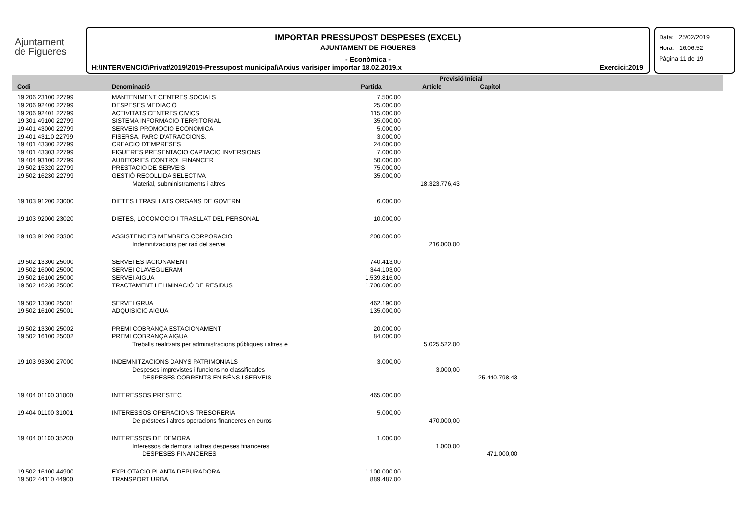Ajuntament
de Figueres
IMPORTAR PRESSUPOST DESPESES (EXCEL)
AJUNTAMENT DE FIGUERES
- Econòmica -
H:\INTERVENCIO\Privat\2019\2019-Pressupost municipal\Arxius varis\per importar 18.02.2019.x Exercici:2019
Data: 25/02/2019
Hora: 16:06:52
Pàgina 11 de 19
| | | | Previsió Inicial | | | |
| --- | --- | --- | --- | --- | --- | --- |
| Codi | Denominació | Partida | Article | Capítol | | |
| 19 206 23100 22799 | MANTENIMENT CENTRES SOCIALS | 7.500,00 | | |
| 19 206 92400 22799 | DESPESES MEDIACIÓ | 25.000,00 | | |
| 19 206 92401 22799 | ACTIVITATS CENTRES CIVICS | 115.000,00 | | |
| 19 301 49100 22799 | SISTEMA INFORMACIÓ TERRITORIAL | 35.000,00 | | |
| 19 401 43000 22799 | SERVEIS PROMOCIO ECONOMICA | 5.000,00 | | |
| 19 401 43110 22799 | FISERSA. PARC D'ATRACCIONS. | 3.000,00 | | |
| 19 401 43300 22799 | CREACIO D'EMPRESES | 24.000,00 | | |
| 19 401 43303 22799 | FIGUERES PRESENTACIO CAPTACIO INVERSIONS | 7.000,00 | | |
| 19 404 93100 22799 | AUDITORIES CONTROL FINANCER | 50.000,00 | | |
| 19 502 15320 22799 | PRESTACIO DE SERVEIS | 75.000,00 | | |
| 19 502 16230 22799 | GESTIÓ RECOLLIDA SELECTIVA | 35.000,00 | | |
| | Material, subministraments i altres | | 18.323.776,43 | |
| 19 103 91200 23000 | DIETES I TRASLLATS ORGANS DE GOVERN | 6.000,00 | | |
| 19 103 92000 23020 | DIETES, LOCOMOCIO I TRASLLAT DEL PERSONAL | 10.000,00 | | |
| 19 103 91200 23300 | ASSISTENCIES MEMBRES CORPORACIO | 200.000,00 | | |
| | Indemnitzacions per raó del servei | | 216.000,00 | |
| 19 502 13300 25000 | SERVEI ESTACIONAMENT | 740.413,00 | | |
| 19 502 16000 25000 | SERVEI CLAVEGUERAM | 344.103,00 | | |
| 19 502 16100 25000 | SERVEI AIGUA | 1.539.816,00 | | |
| 19 502 16230 25000 | TRACTAMENT I ELIMINACIÓ DE RESIDUS | 1.700.000,00 | | |
| 19 502 13300 25001 | SERVEI GRUA | 462.190,00 | | |
| 19 502 16100 25001 | ADQUISICIO AIGUA | 135.000,00 | | |
| 19 502 13300 25002 | PREMI COBRANÇA ESTACIONAMENT | 20.000,00 | | |
| 19 502 16100 25002 | PREMI COBRANÇA AIGUA | 84.000,00 | | |
| | Treballs realitzats per administracions públiques i altres e | | 5.025.522,00 | |
| 19 103 93300 27000 | INDEMNITZACIONS DANYS PATRIMONIALS | 3.000,00 | | |
| | Despeses imprevistes i funcions no classificades | | 3.000,00 | |
| | DESPESES CORRENTS EN BÉNS I SERVEIS | | | 25.440.798,43 |
| 19 404 01100 31000 | INTERESSOS PRESTEC | 465.000,00 | | |
| 19 404 01100 31001 | INTERESSOS OPERACIONS TRESORERIA | 5.000,00 | | |
| | De préstecs i altres operacions financeres en euros | | 470.000,00 | |
| 19 404 01100 35200 | INTERESSOS DE DEMORA | 1.000,00 | | |
| | Interessos de demora i altres despeses financeres | | 1.000,00 | |
| | DESPESES FINANCERES | | | 471.000,00 |
| 19 502 16100 44900 | EXPLOTACIO PLANTA DEPURADORA | 1.100.000,00 | | |
| 19 502 44110 44900 | TRANSPORT URBA | 889.487,00 | | |